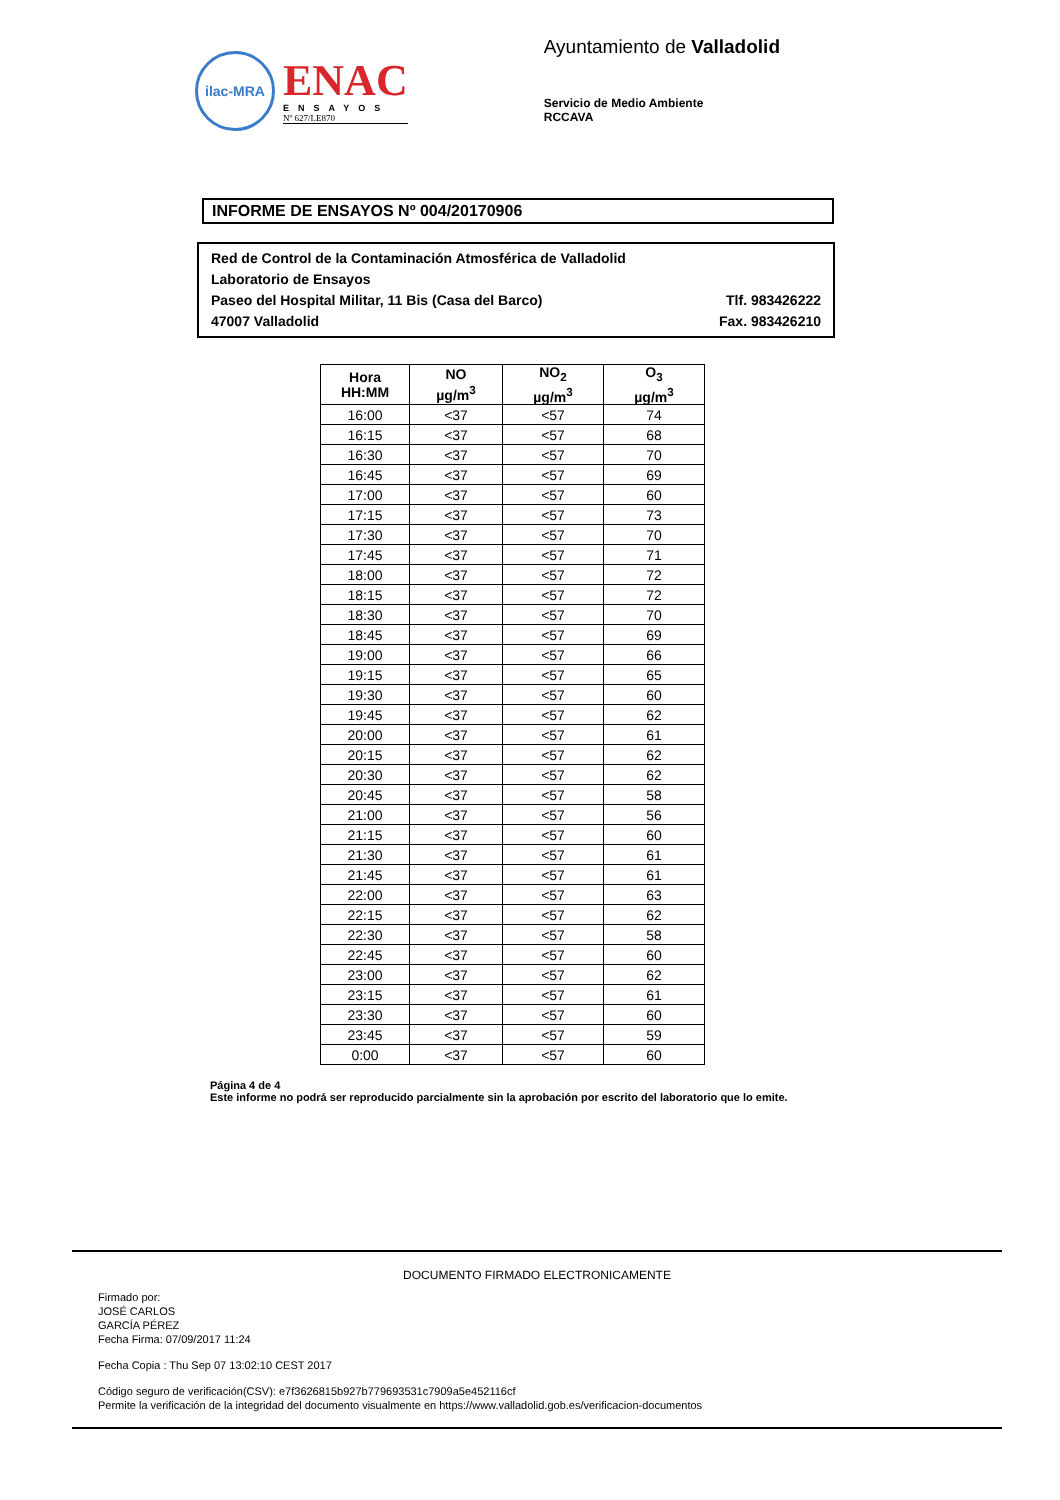ilac-MRA
ENAC
ENSAYOS
Nº 627/LE870
Ayuntamiento de Valladolid
Servicio de Medio Ambiente
RCCAVA
INFORME DE ENSAYOS Nº 004/20170906
Red de Control de la Contaminación Atmosférica de Valladolid
Laboratorio de Ensayos
Paseo del Hospital Militar, 11 Bis (Casa del Barco) Tlf. 983426222
47007 Valladolid Fax. 983426210
| Hora HH:MM | NO µg/m<sup>3</sup> | NO<sub>2</sub> µg/m<sup>3</sup> | O<sub>3</sub> µg/m<sup>3</sup> |
| --- | --- | --- | --- |
| 16:00 | <37 | <57 | 74 |
| 16:15 | <37 | <57 | 68 |
| 16:30 | <37 | <57 | 70 |
| 16:45 | <37 | <57 | 69 |
| 17:00 | <37 | <57 | 60 |
| 17:15 | <37 | <57 | 73 |
| 17:30 | <37 | <57 | 70 |
| 17:45 | <37 | <57 | 71 |
| 18:00 | <37 | <57 | 72 |
| 18:15 | <37 | <57 | 72 |
| 18:30 | <37 | <57 | 70 |
| 18:45 | <37 | <57 | 69 |
| 19:00 | <37 | <57 | 66 |
| 19:15 | <37 | <57 | 65 |
| 19:30 | <37 | <57 | 60 |
| 19:45 | <37 | <57 | 62 |
| 20:00 | <37 | <57 | 61 |
| 20:15 | <37 | <57 | 62 |
| 20:30 | <37 | <57 | 62 |
| 20:45 | <37 | <57 | 58 |
| 21:00 | <37 | <57 | 56 |
| 21:15 | <37 | <57 | 60 |
| 21:30 | <37 | <57 | 61 |
| 21:45 | <37 | <57 | 61 |
| 22:00 | <37 | <57 | 63 |
| 22:15 | <37 | <57 | 62 |
| 22:30 | <37 | <57 | 58 |
| 22:45 | <37 | <57 | 60 |
| 23:00 | <37 | <57 | 62 |
| 23:15 | <37 | <57 | 61 |
| 23:30 | <37 | <57 | 60 |
| 23:45 | <37 | <57 | 59 |
| 0:00 | <37 | <57 | 60 |
Página 4 de 4
Este informe no podrá ser reproducido parcialmente sin la aprobación por escrito del laboratorio que lo emite.
DOCUMENTO FIRMADO ELECTRONICAMENTE
Firmado por:
JOSÉ CARLOS
GARCÍA PÉREZ
Fecha Firma: 07/09/2017 11:24
Fecha Copia : Thu Sep 07 13:02:10 CEST 2017
Código seguro de verificación(CSV): e7f3626815b927b779693531c7909a5e452116cf
Permite la verificación de la integridad del documento visualmente en https://www.valladolid.gob.es/verificacion-documentos